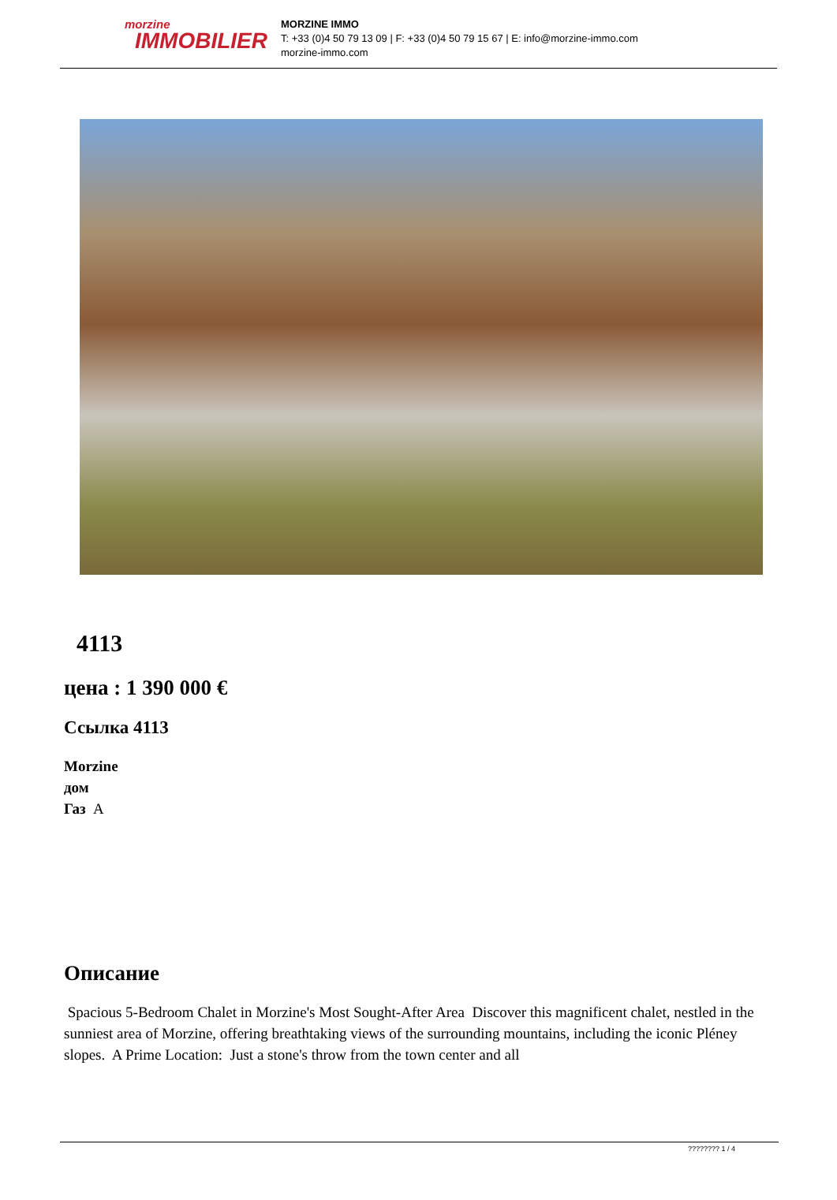morzine
IMMOBILIER
MORZINE IMMO
T: +33 (0)4 50 79 13 09 | F: +33 (0)4 50 79 15 67 | E: info@morzine-immo.com
morzine-immo.com
4113
цена : 1 390 000 €
Ссылка 4113
Morzine
дом
Газ A
Описание
Spacious 5-Bedroom Chalet in Morzine's Most Sought-After Area Discover this magnificent chalet, nestled in the sunniest area of Morzine, offering breathtaking views of the surrounding mountains, including the iconic Pléney slopes. A Prime Location: Just a stone's throw from the town center and all
???????? 1 / 4